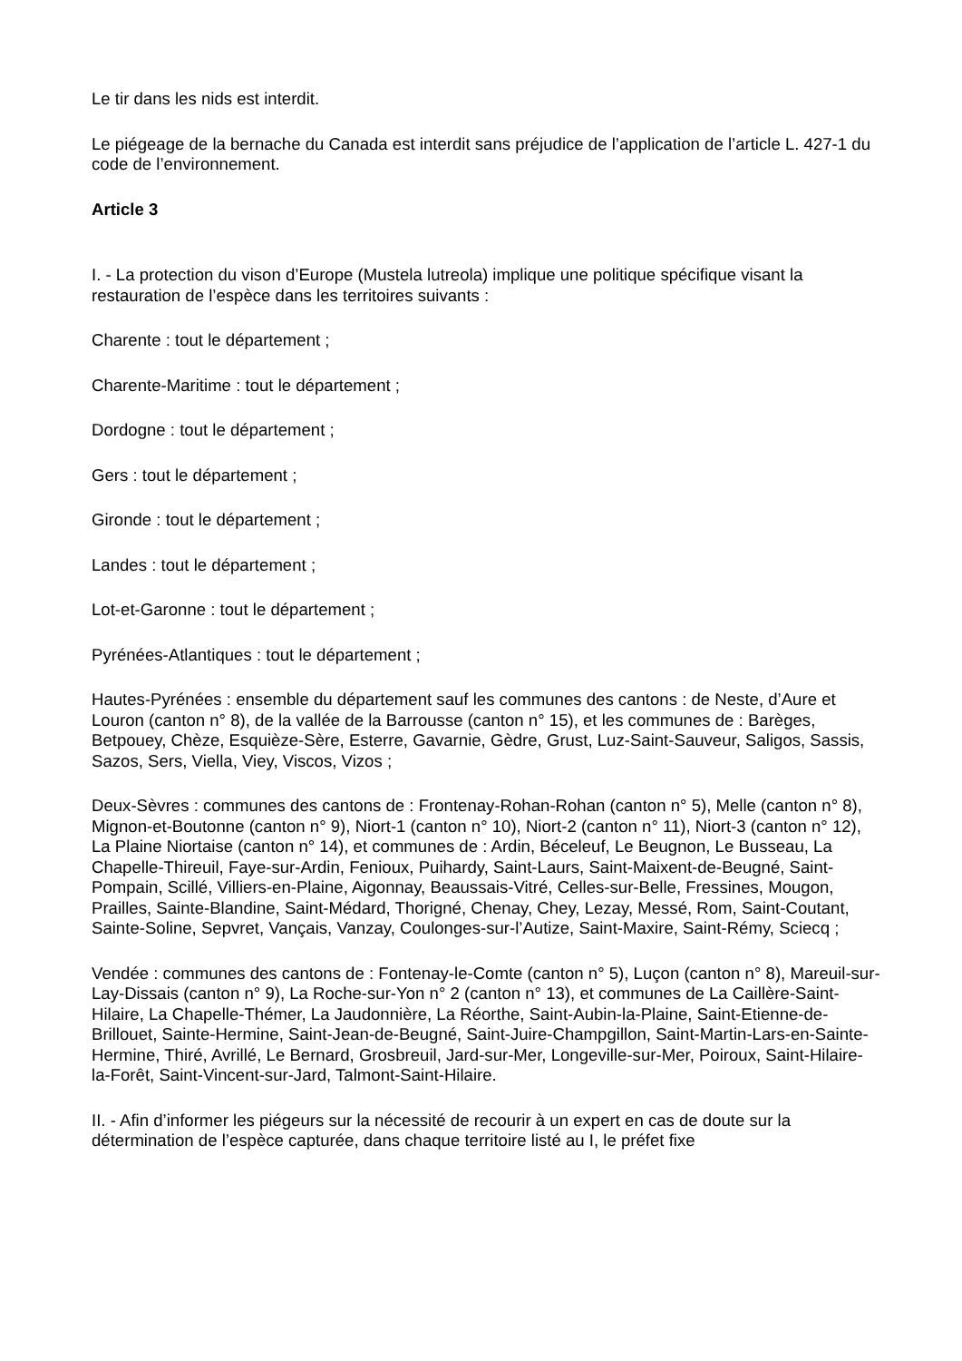Le tir dans les nids est interdit.
Le piégeage de la bernache du Canada est interdit sans préjudice de l’application de l’article L. 427-1 du code de l’environnement.
Article 3
I. - La protection du vison d’Europe (Mustela lutreola) implique une politique spécifique visant la restauration de l’espèce dans les territoires suivants :
Charente : tout le département ;
Charente-Maritime : tout le département ;
Dordogne : tout le département ;
Gers : tout le département ;
Gironde : tout le département ;
Landes : tout le département ;
Lot-et-Garonne : tout le département ;
Pyrénées-Atlantiques : tout le département ;
Hautes-Pyrénées : ensemble du département sauf les communes des cantons : de Neste, d’Aure et Louron (canton n° 8), de la vallée de la Barrousse (canton n° 15), et les communes de : Barèges, Betpouey, Chèze, Esquièze-Sère, Esterre, Gavarnie, Gèdre, Grust, Luz-Saint-Sauveur, Saligos, Sassis, Sazos, Sers, Viella, Viey, Viscos, Vizos ;
Deux-Sèvres : communes des cantons de : Frontenay-Rohan-Rohan (canton n° 5), Melle (canton n° 8), Mignon-et-Boutonne (canton n° 9), Niort-1 (canton n° 10), Niort-2 (canton n° 11), Niort-3 (canton n° 12), La Plaine Niortaise (canton n° 14), et communes de : Ardin, Béceleuf, Le Beugnon, Le Busseau, La Chapelle-Thireuil, Faye-sur-Ardin, Fenioux, Puihardy, Saint-Laurs, Saint-Maixent-de-Beugné, Saint-Pompain, Scillé, Villiers-en-Plaine, Aigonnay, Beaussais-Vitré, Celles-sur-Belle, Fressines, Mougon, Prailles, Sainte-Blandine, Saint-Médard, Thorigné, Chenay, Chey, Lezay, Messé, Rom, Saint-Coutant, Sainte-Soline, Sepvret, Vançais, Vanzay, Coulonges-sur-l’Autize, Saint-Maxire, Saint-Rémy, Sciecq ;
Vendée : communes des cantons de : Fontenay-le-Comte (canton n° 5), Luçon (canton n° 8), Mareuil-sur-Lay-Dissais (canton n° 9), La Roche-sur-Yon n° 2 (canton n° 13), et communes de La Caillère-Saint-Hilaire, La Chapelle-Thémer, La Jaudonnière, La Réorthe, Saint-Aubin-la-Plaine, Saint-Etienne-de-Brillouet, Sainte-Hermine, Saint-Jean-de-Beugné, Saint-Juire-Champgillon, Saint-Martin-Lars-en-Sainte-Hermine, Thiré, Avrillé, Le Bernard, Grosbreuil, Jard-sur-Mer, Longeville-sur-Mer, Poiroux, Saint-Hilaire-la-Forêt, Saint-Vincent-sur-Jard, Talmont-Saint-Hilaire.
II. - Afin d’informer les piégeurs sur la nécessité de recourir à un expert en cas de doute sur la détermination de l’espèce capturée, dans chaque territoire listé au I, le préfet fixe